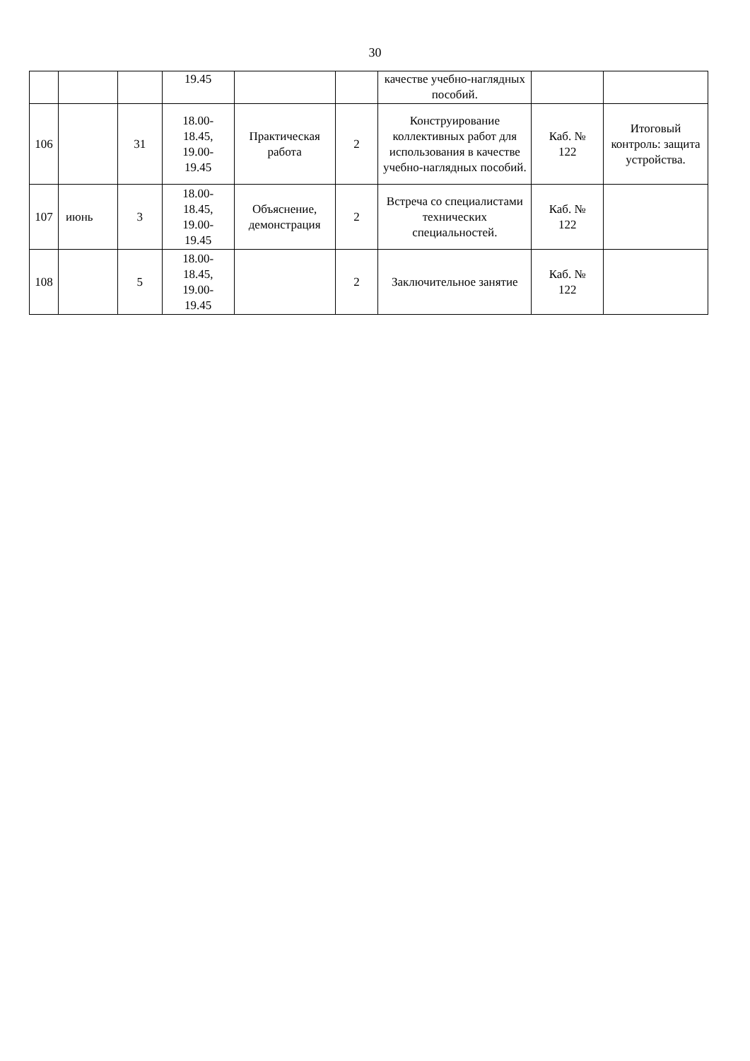30
| | | | 19.45 | | | качестве учебно-наглядных пособий. | | |
| 106 | | 31 | 18.00- 18.45, 19.00- 19.45 | Практическая работа | 2 | Конструирование коллективных работ для использования в качестве учебно-наглядных пособий. | Каб. № 122 | Итоговый контроль: защита устройства. |
| 107 | июнь | 3 | 18.00- 18.45, 19.00- 19.45 | Объяснение, демонстрация | 2 | Встреча со специалистами технических специальностей. | Каб. № 122 | |
| 108 | | 5 | 18.00- 18.45, 19.00- 19.45 | | 2 | Заключительное занятие | Каб. № 122 | |